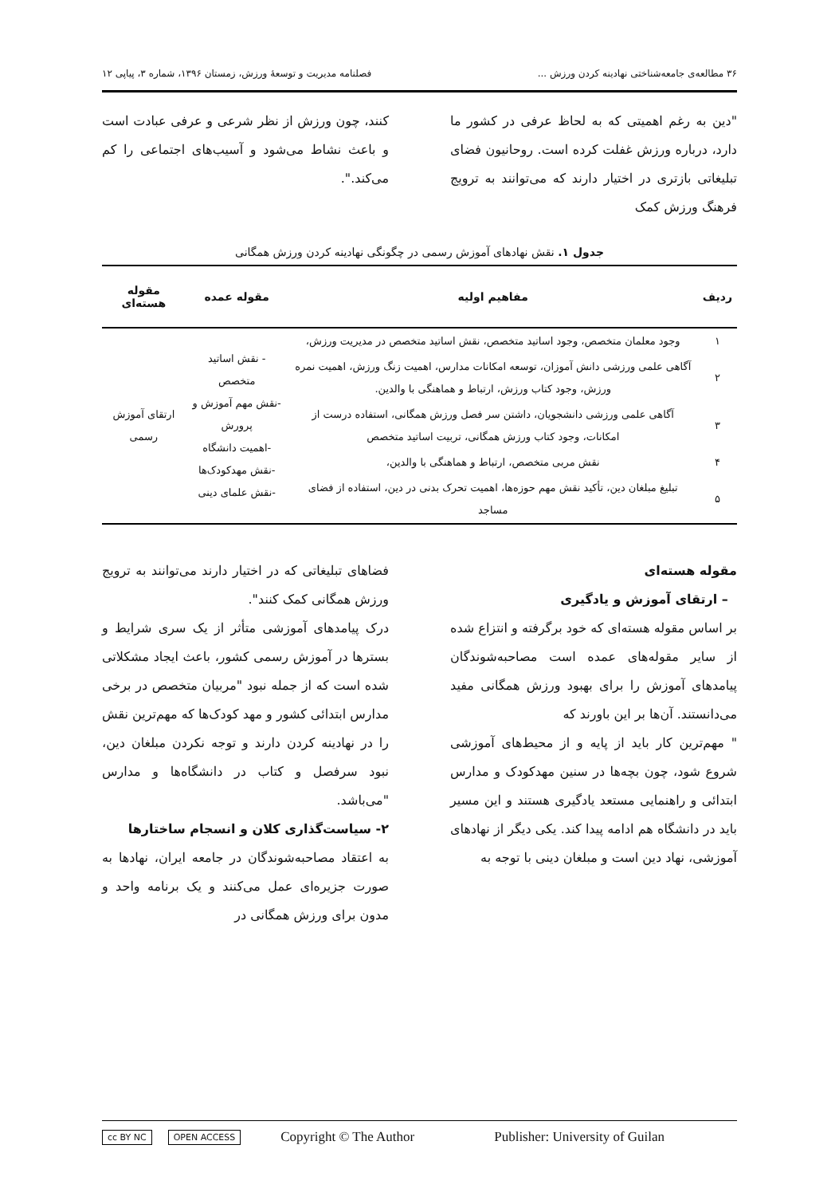۳۶ مطالعه‌ی جامعه‌شناختی نهادینه کردن ورزش ... فصلنامه مدیریت و توسعهٔ ورزش، زمستان ۱۳۹۶، شماره ۳، پیاپی ۱۲
"دین به رغم اهمیتی که به لحاظ عرفی در کشور ما دارد، درباره ورزش غفلت کرده است. روحانیون فضای تبلیغاتی بازتری در اختیار دارند که می‌توانند به ترویج فرهنگ ورزش کمک
کنند، چون ورزش از نظر شرعی و عرفی عبادت است و باعث نشاط می‌شود و آسیب‌های اجتماعی را کم می‌کند.".
جدول ۱. نقش نهادهای آموزش رسمی در چگونگی نهادینه کردن ورزش همگانی
| ردیف | مفاهیم اولیه | مقوله عمده | مقوله هسته‌ای |
| --- | --- | --- | --- |
| ۱ | وجود معلمان متخصص، وجود اساتید متخصص، نقش اساتید متخصص در مدیریت ورزش، | - نقش اساتید متخصص -نقش مهم آموزش و پرورش -اهمیت دانشگاه -نقش مهدکودک‌ها -نقش علمای دینی | ارتقای آموزش رسمی |
| ۲ | آگاهی علمی ورزشی دانش آموزان، توسعه امکانات مدارس، اهمیت زنگ ورزش، اهمیت نمره ورزش، وجود کتاب ورزش، ارتباط و هماهنگی با والدین. | | |
| ۳ | آگاهی علمی ورزشی دانشجویان، داشتن سر فصل ورزش همگانی، استفاده درست از امکانات، وجود کتاب ورزش همگانی، تربیت اساتید متخصص | | |
| ۴ | نقش مربی متخصص، ارتباط و هماهنگی با والدین، | | |
| ۵ | تبلیغ مبلغان دین، تأکید نقش مهم حوزه‌ها، اهمیت تحرک بدنی در دین، استفاده از فضای مساجد | | |
مقوله هسته‌ای
– ارتقای آموزش و یادگیری
بر اساس مقوله هسته‌ای که خود برگرفته و انتزاع شده از سایر مقوله‌های عمده است مصاحبه‌شوندگان پیامدهای آموزش را برای بهبود ورزش همگانی مفید می‌دانستند. آن‌ها بر این باورند که
" مهم‌ترین کار باید از پایه و از محیط‌های آموزشی شروع شود، چون بچه‌ها در سنین مهدکودک و مدارس ابتدائی و راهنمایی مستعد یادگیری هستند و این مسیر باید در دانشگاه هم ادامه پیدا کند. یکی دیگر از نهادهای آموزشی، نهاد دین است و مبلغان دینی با توجه به
فضاهای تبلیغاتی که در اختیار دارند می‌توانند به ترویج ورزش همگانی کمک کنند".
درک پیامدهای آموزشی متأثر از یک سری شرایط و بسترها در آموزش رسمی کشور، باعث ایجاد مشکلاتی شده است که از جمله نبود "مربیان متخصص در برخی مدارس ابتدائی کشور و مهد کودک‌ها که مهم‌ترین نقش را در نهادینه کردن دارند و توجه نکردن مبلغان دین، نبود سرفصل و کتاب در دانشگاه‌ها و مدارس "می‌باشد.
۲- سیاست‌گذاری کلان و انسجام ساختارها
به اعتقاد مصاحبه‌شوندگان در جامعه ایران، نهادها به صورت جزیره‌ای عمل می‌کنند و یک برنامه واحد و مدون برای ورزش همگانی در
cc BY NC OPEN ACCESS Copyright © The Author Publisher: University of Guilan